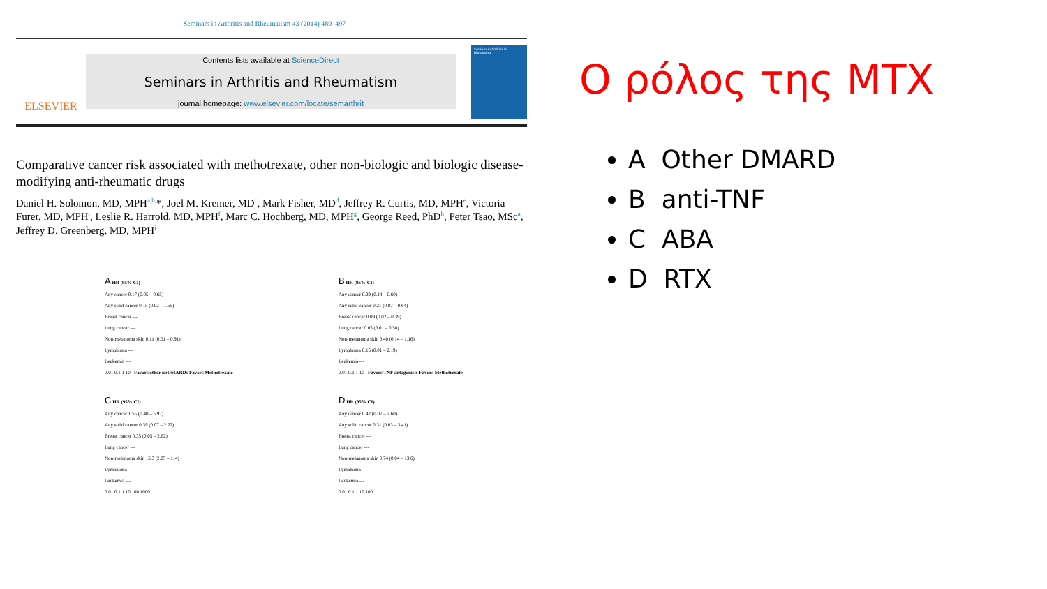Seminars in Arthritis and Rheumatism 43 (2014) 489–497
ELSEVIER
Contents lists available at ScienceDirect
Seminars in Arthritis and Rheumatism
journal homepage: www.elsevier.com/locate/semarthrit
Seminars in Arthritis & Rheumatism
Comparative cancer risk associated with methotrexate, other non-biologic and biologic disease-modifying anti-rheumatic drugs
Daniel H. Solomon, MD, MPH<sup>a,b,</sup>*, Joel M. Kremer, MD<sup>c</sup>, Mark Fisher, MD<sup>d</sup>, Jeffrey R. Curtis, MD, MPH<sup>e</sup>, Victoria Furer, MD, MPH<sup>i</sup>, Leslie R. Harrold, MD, MPH<sup>f</sup>, Marc C. Hochberg, MD, MPH<sup>g</sup>, George Reed, PhD<sup>h</sup>, Peter Tsao, MSc<sup>a</sup>, Jeffrey D. Greenberg, MD, MPH<sup>i</sup>
A HR (95% CI)
Any cancer 0.17 (0.05 – 0.65)
Any solid cancer 0.15 (0.02 – 1.55)
Breast cancer ---
Lung cancer ---
Non-melanoma skin 0.11 (0.01 – 0.91)
Lymphoma ---
Leukemia ---
0.01 0.1 1 10 Favors other nbDMARDs Favors Methotrexate
B HR (95% CI)
Any cancer 0.29 (0.14 – 0.60)
Any solid cancer 0.21 (0.07 – 0.64)
Breast cancer 0.09 (0.02 – 0.39)
Lung cancer 0.05 (0.01 – 0.58)
Non-melanoma skin 0.40 (0.14 – 1.16)
Lymphoma 0.15 (0.01 – 2.19)
Leukemia ---
0.01 0.1 1 10 Favors TNF antagonists Favors Methotrexate
C HR (95% CI)
Any cancer 1.55 (0.40 – 5.97)
Any solid cancer 0.39 (0.07 – 2.22)
Breast cancer 0.35 (0.05 – 2.62)
Lung cancer ---
Non-melanoma skin 15.3 (2.05 – 114)
Lymphoma ---
Leukemia ---
0.01 0.1 1 10 100 1000
D HR (95% CI)
Any cancer 0.42 (0.07 – 2.60)
Any solid cancer 0.31 (0.03 – 3.41)
Breast cancer ---
Lung cancer ---
Non-melanoma skin 0.74 (0.04 – 13.6)
Lymphoma ---
Leukemia ---
0.01 0.1 1 10 100
Ο ρόλος της MTX
A Other DMARD
B anti-TNF
C ABA
D RTX